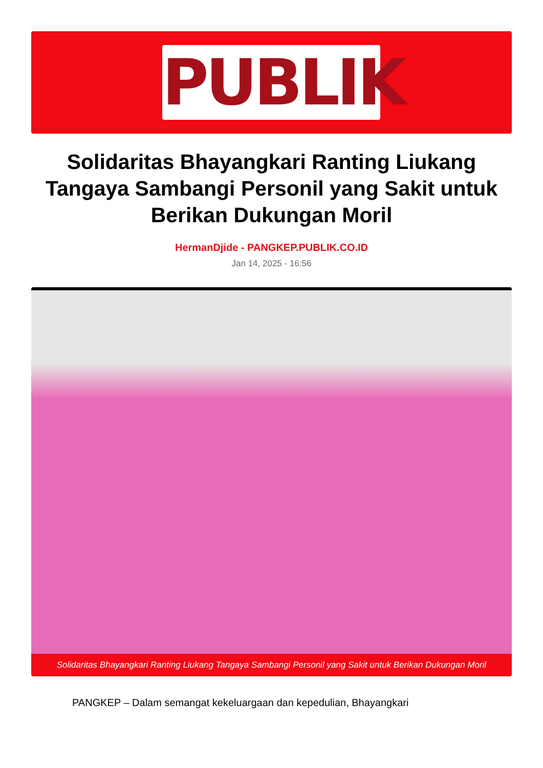PUBLIK
Solidaritas Bhayangkari Ranting Liukang Tangaya Sambangi Personil yang Sakit untuk Berikan Dukungan Moril
HermanDjide - PANGKEP.PUBLIK.CO.ID
Jan 14, 2025 - 16:56
Solidaritas Bhayangkari Ranting Liukang Tangaya Sambangi Personil yang Sakit untuk Berikan Dukungan Moril
PANGKEP – Dalam semangat kekeluargaan dan kepedulian, Bhayangkari